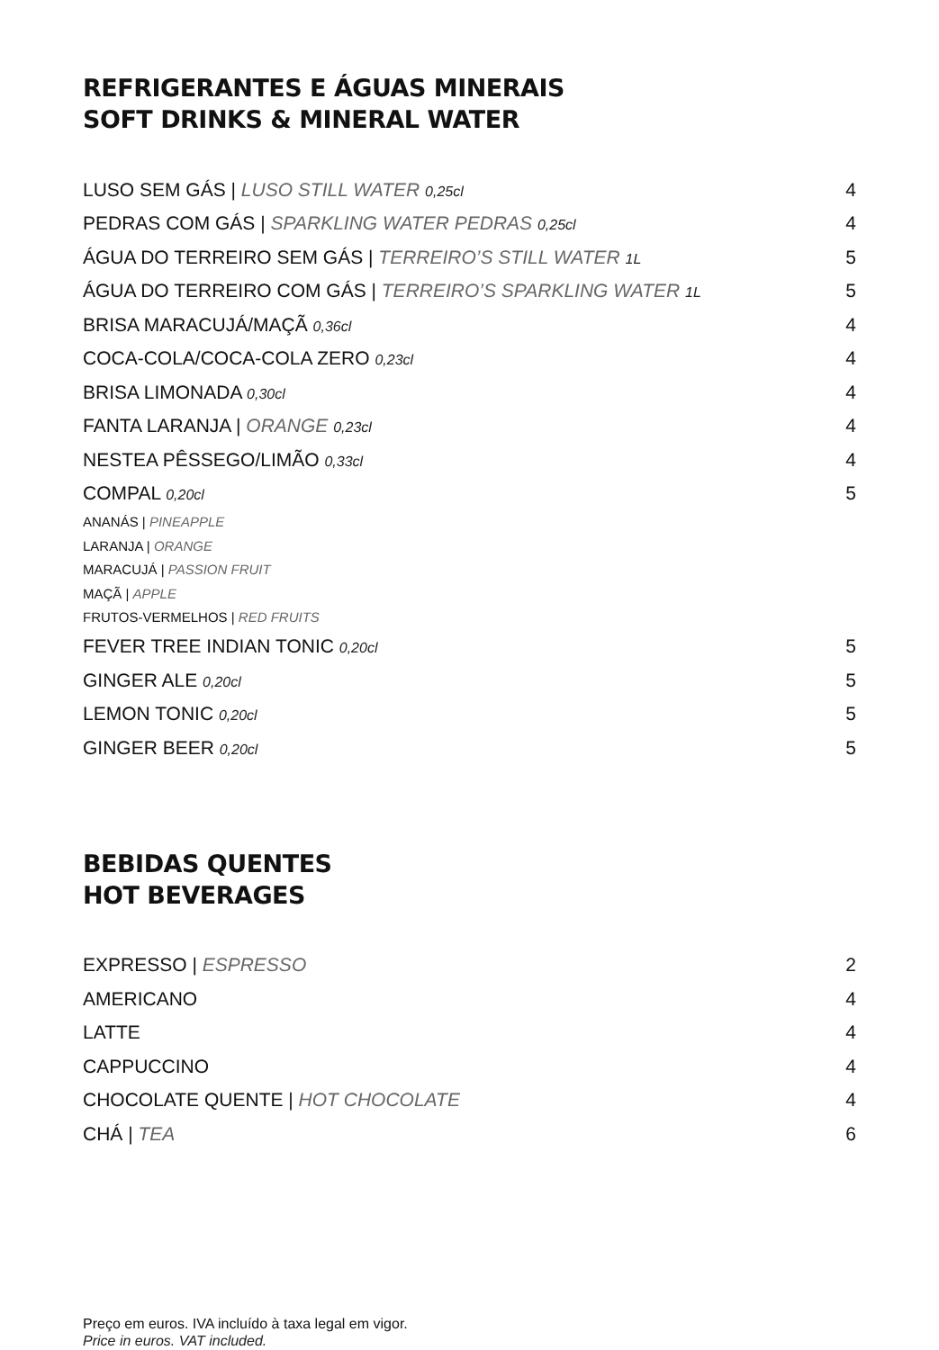REFRIGERANTES E ÁGUAS MINERAIS
SOFT DRINKS & MINERAL WATER
LUSO SEM GÁS | LUSO STILL WATER 0,25cl 4
PEDRAS COM GÁS | SPARKLING WATER PEDRAS 0,25cl 4
ÁGUA DO TERREIRO SEM GÁS | TERREIRO’S STILL WATER 1L 5
ÁGUA DO TERREIRO COM GÁS | TERREIRO’S SPARKLING WATER 1L 5
BRISA MARACUJÁ/MAÇÃ 0,36cl 4
COCA-COLA/COCA-COLA ZERO 0,23cl 4
BRISA LIMONADA 0,30cl 4
FANTA LARANJA | ORANGE 0,23cl 4
NESTEA PÊSSEGO/LIMÃO 0,33cl 4
COMPAL 0,20cl 5
ANANÁS | PINEAPPLE
LARANJA | ORANGE
MARACUJÁ | PASSION FRUIT
MAÇÃ | APPLE
FRUTOS-VERMELHOS | RED FRUITS
FEVER TREE INDIAN TONIC 0,20cl 5
GINGER ALE 0,20cl 5
LEMON TONIC 0,20cl 5
GINGER BEER 0,20cl 5
BEBIDAS QUENTES
HOT BEVERAGES
EXPRESSO | ESPRESSO 2
AMERICANO 4
LATTE 4
CAPPUCCINO 4
CHOCOLATE QUENTE | HOT CHOCOLATE 4
CHÁ | TEA 6
Preço em euros. IVA incluído à taxa legal em vigor.
Price in euros. VAT included.